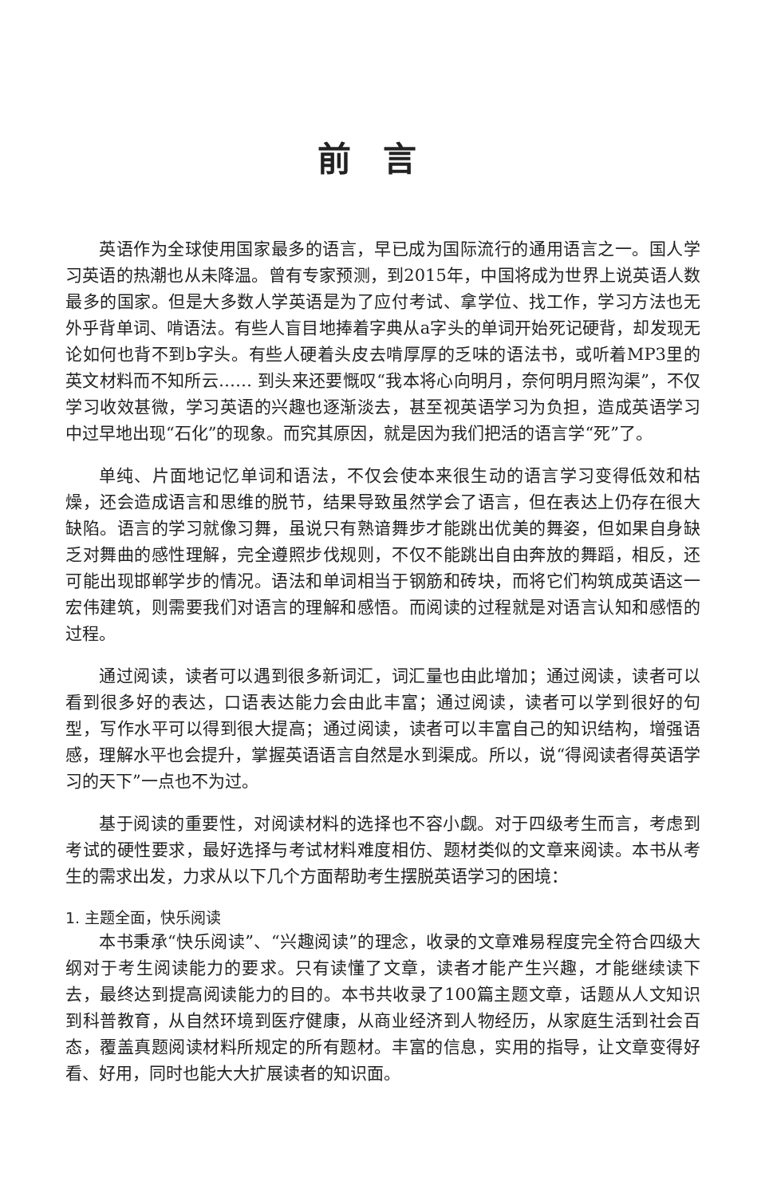前言
英语作为全球使用国家最多的语言，早已成为国际流行的通用语言之一。国人学习英语的热潮也从未降温。曾有专家预测，到2015年，中国将成为世界上说英语人数最多的国家。但是大多数人学英语是为了应付考试、拿学位、找工作，学习方法也无外乎背单词、啃语法。有些人盲目地捧着字典从a字头的单词开始死记硬背，却发现无论如何也背不到b字头。有些人硬着头皮去啃厚厚的乏味的语法书，或听着MP3里的英文材料而不知所云…… 到头来还要慨叹“我本将心向明月，奈何明月照沟渠”，不仅学习收效甚微，学习英语的兴趣也逐渐淡去，甚至视英语学习为负担，造成英语学习中过早地出现“石化”的现象。而究其原因，就是因为我们把活的语言学“死”了。
单纯、片面地记忆单词和语法，不仅会使本来很生动的语言学习变得低效和枯燥，还会造成语言和思维的脱节，结果导致虽然学会了语言，但在表达上仍存在很大缺陷。语言的学习就像习舞，虽说只有熟谙舞步才能跳出优美的舞姿，但如果自身缺乏对舞曲的感性理解，完全遵照步伐规则，不仅不能跳出自由奔放的舞蹈，相反，还可能出现邯郸学步的情况。语法和单词相当于钢筋和砖块，而将它们构筑成英语这一宏伟建筑，则需要我们对语言的理解和感悟。而阅读的过程就是对语言认知和感悟的过程。
通过阅读，读者可以遇到很多新词汇，词汇量也由此增加；通过阅读，读者可以看到很多好的表达，口语表达能力会由此丰富；通过阅读，读者可以学到很好的句型，写作水平可以得到很大提高；通过阅读，读者可以丰富自己的知识结构，增强语感，理解水平也会提升，掌握英语语言自然是水到渠成。所以，说“得阅读者得英语学习的天下”一点也不为过。
基于阅读的重要性，对阅读材料的选择也不容小觑。对于四级考生而言，考虑到考试的硬性要求，最好选择与考试材料难度相仿、题材类似的文章来阅读。本书从考生的需求出发，力求从以下几个方面帮助考生摆脱英语学习的困境：
1. 主题全面，快乐阅读
本书秉承“快乐阅读”、“兴趣阅读”的理念，收录的文章难易程度完全符合四级大纲对于考生阅读能力的要求。只有读懂了文章，读者才能产生兴趣，才能继续读下去，最终达到提高阅读能力的目的。本书共收录了100篇主题文章，话题从人文知识到科普教育，从自然环境到医疗健康，从商业经济到人物经历，从家庭生活到社会百态，覆盖真题阅读材料所规定的所有题材。丰富的信息，实用的指导，让文章变得好看、好用，同时也能大大扩展读者的知识面。